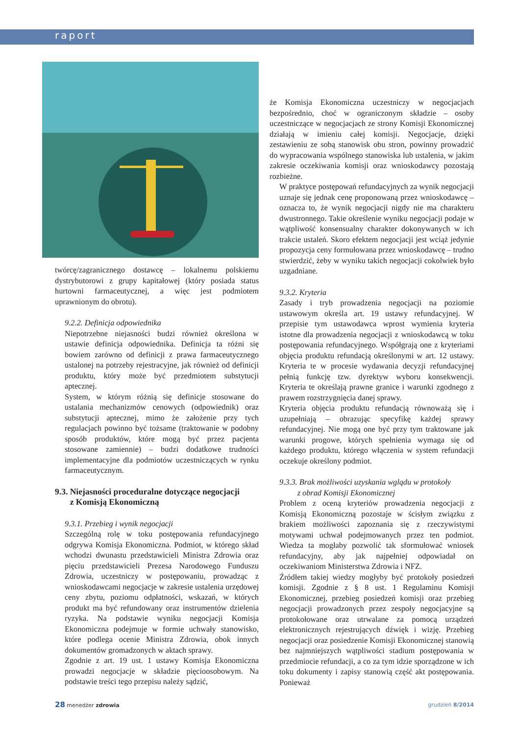raport
twórcę/zagranicznego dostawcę – lokalnemu polskiemu dystrybutorowi z grupy kapitałowej (który posiada status hurtowni farmaceutycznej, a więc jest podmiotem uprawnionym do obrotu).
9.2.2. Definicja odpowiednika
Niepotrzebne niejasności budzi również określona w ustawie definicja odpowiednika. Definicja ta różni się bowiem zarówno od definicji z prawa farmaceutycznego ustalonej na potrzeby rejestracyjne, jak również od definicji produktu, który może być przedmiotem substytucji aptecznej.
System, w którym różnią się definicje stosowane do ustalania mechanizmów cenowych (odpowiednik) oraz substytucji aptecznej, mimo że założenie przy tych regulacjach powinno być tożsame (traktowanie w podobny sposób produktów, które mogą być przez pacjenta stosowane zamiennie) – budzi dodatkowe trudności implementacyjne dla podmiotów uczestniczących w rynku farmaceutycznym.
9.3. Niejasności proceduralne dotyczące negocjacji
z Komisją Ekonomiczną
9.3.1. Przebieg i wynik negocjacji
Szczególną rolę w toku postępowania refundacyjnego odgrywa Komisja Ekonomiczna. Podmiot, w którego skład wchodzi dwunastu przedstawicieli Ministra Zdrowia oraz pięciu przedstawicieli Prezesa Narodowego Funduszu Zdrowia, uczestniczy w postępowaniu, prowadząc z wnioskodawcami negocjacje w zakresie ustalenia urzędowej ceny zbytu, poziomu odpłatności, wskazań, w których produkt ma być refundowany oraz instrumentów dzielenia ryzyka. Na podstawie wyniku negocjacji Komisja Ekonomiczna podejmuje w formie uchwały stanowisko, które podlega ocenie Ministra Zdrowia, obok innych dokumentów gromadzonych w aktach sprawy.
Zgodnie z art. 19 ust. 1 ustawy Komisja Ekonomiczna prowadzi negocjacje w składzie pięcioosobowym. Na podstawie treści tego przepisu należy sądzić,
że Komisja Ekonomiczna uczestniczy w negocjacjach bezpośrednio, choć w ograniczonym składzie – osoby uczestniczące w negocjacjach ze strony Komisji Ekonomicznej działają w imieniu całej komisji. Negocjacje, dzięki zestawieniu ze sobą stanowisk obu stron, powinny prowadzić do wypracowania wspólnego stanowiska lub ustalenia, w jakim zakresie oczekiwania komisji oraz wnioskodawcy pozostają rozbieżne.
W praktyce postępowań refundacyjnych za wynik negocjacji uznaje się jednak cenę proponowaną przez wnioskodawcę – oznacza to, że wynik negocjacji nigdy nie ma charakteru dwustronnego. Takie określenie wyniku negocjacji podaje w wątpliwość konsensualny charakter dokonywanych w ich trakcie ustaleń. Skoro efektem negocjacji jest wciąż jedynie propozycja ceny formułowana przez wnioskodawcę – trudno stwierdzić, żeby w wyniku takich negocjacji cokolwiek było uzgadniane.
9.3.2. Kryteria
Zasady i tryb prowadzenia negocjacji na poziomie ustawowym określa art. 19 ustawy refundacyjnej. W przepisie tym ustawodawca wprost wymienia kryteria istotne dla prowadzenia negocjacji z wnioskodawcą w toku postępowania refundacyjnego. Współgrają one z kryteriami objęcia produktu refundacją określonymi w art. 12 ustawy. Kryteria te w procesie wydawania decyzji refundacyjnej pełnią funkcję tzw. dyrektyw wyboru konsekwencji. Kryteria te określają prawne granice i warunki zgodnego z prawem rozstrzygnięcia danej sprawy.
Kryteria objęcia produktu refundacją równoważą się i uzupełniają – obrazując specyfikę każdej sprawy refundacyjnej. Nie mogą one być przy tym traktowane jak warunki progowe, których spełnienia wymaga się od każdego produktu, którego włączenia w system refundacji oczekuje określony podmiot.
9.3.3. Brak możliwości uzyskania wglądu w protokoły
z obrad Komisji Ekonomicznej
Problem z oceną kryteriów prowadzenia negocjacji z Komisją Ekonomiczną pozostaje w ścisłym związku z brakiem możliwości zapoznania się z rzeczywistymi motywami uchwał podejmowanych przez ten podmiot. Wiedza ta mogłaby pozwolić tak sformułować wniosek refundacyjny, aby jak najpełniej odpowiadał on oczekiwaniom Ministerstwa Zdrowia i NFZ.
Źródłem takiej wiedzy mogłyby być protokoły posiedzeń komisji. Zgodnie z § 8 ust. 1 Regulaminu Komisji Ekonomicznej, przebieg posiedzeń komisji oraz przebieg negocjacji prowadzonych przez zespoły negocjacyjne są protokołowane oraz utrwalane za pomocą urządzeń elektronicznych rejestrujących dźwięk i wizję. Przebieg negocjacji oraz posiedzenie Komisji Ekonomicznej stanowią bez najmniejszych wątpliwości stadium postępowania w przedmiocie refundacji, a co za tym idzie sporządzone w ich toku dokumenty i zapisy stanowią część akt postępowania. Ponieważ
28 menedżer zdrowia grudzień 8/2014